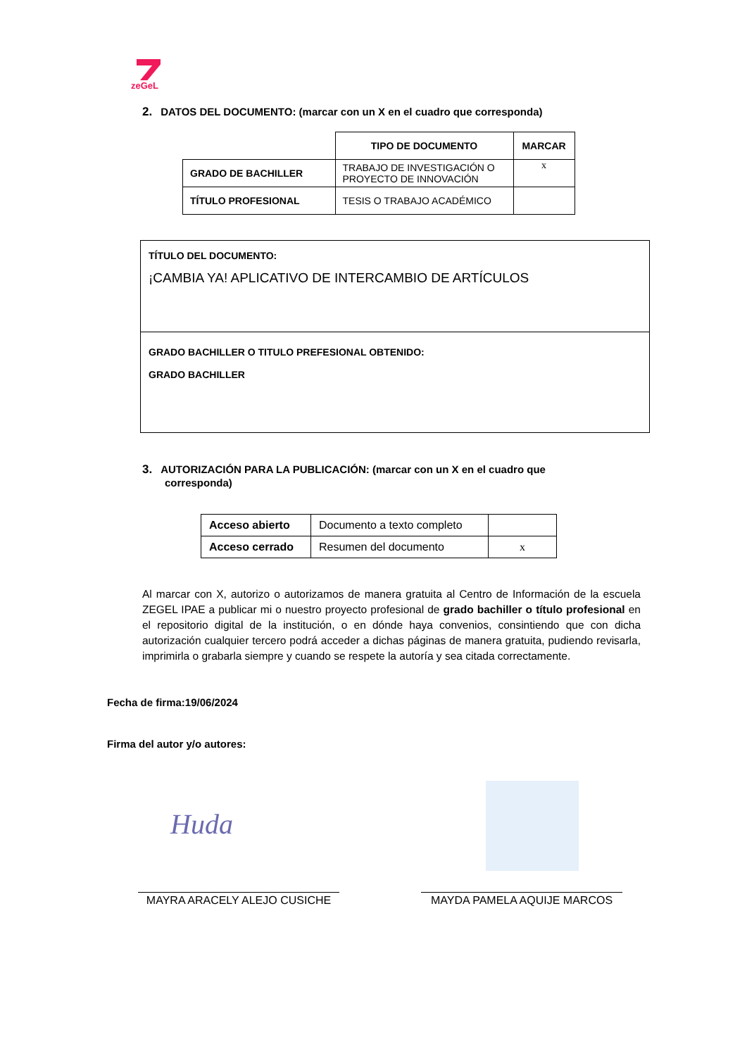zeGeL
2. DATOS DEL DOCUMENTO: (marcar con un X en el cuadro que corresponda)
| | TIPO DE DOCUMENTO | MARCAR |
| GRADO DE BACHILLER | TRABAJO DE INVESTIGACIÓN O PROYECTO DE INNOVACIÓN | x |
| TÍTULO PROFESIONAL | TESIS O TRABAJO ACADÉMICO | |
TÍTULO DEL DOCUMENTO:
¡CAMBIA YA! APLICATIVO DE INTERCAMBIO DE ARTÍCULOS
GRADO BACHILLER O TITULO PREFESIONAL OBTENIDO:
GRADO BACHILLER
3. AUTORIZACIÓN PARA LA PUBLICACIÓN: (marcar con un X en el cuadro que
corresponda)
| Acceso abierto | Documento a texto completo | |
| Acceso cerrado | Resumen del documento | x |
Al marcar con X, autorizo o autorizamos de manera gratuita al Centro de Información de la escuela ZEGEL IPAE a publicar mi o nuestro proyecto profesional de grado bachiller o título profesional en el repositorio digital de la institución, o en dónde haya convenios, consintiendo que con dicha autorización cualquier tercero podrá acceder a dichas páginas de manera gratuita, pudiendo revisarla, imprimirla o grabarla siempre y cuando se respete la autoría y sea citada correctamente.
Fecha de firma:19/06/2024
Firma del autor y/o autores:
Huda
MAYRA ARACELY ALEJO CUSICHE MAYDA PAMELA AQUIJE MARCOS